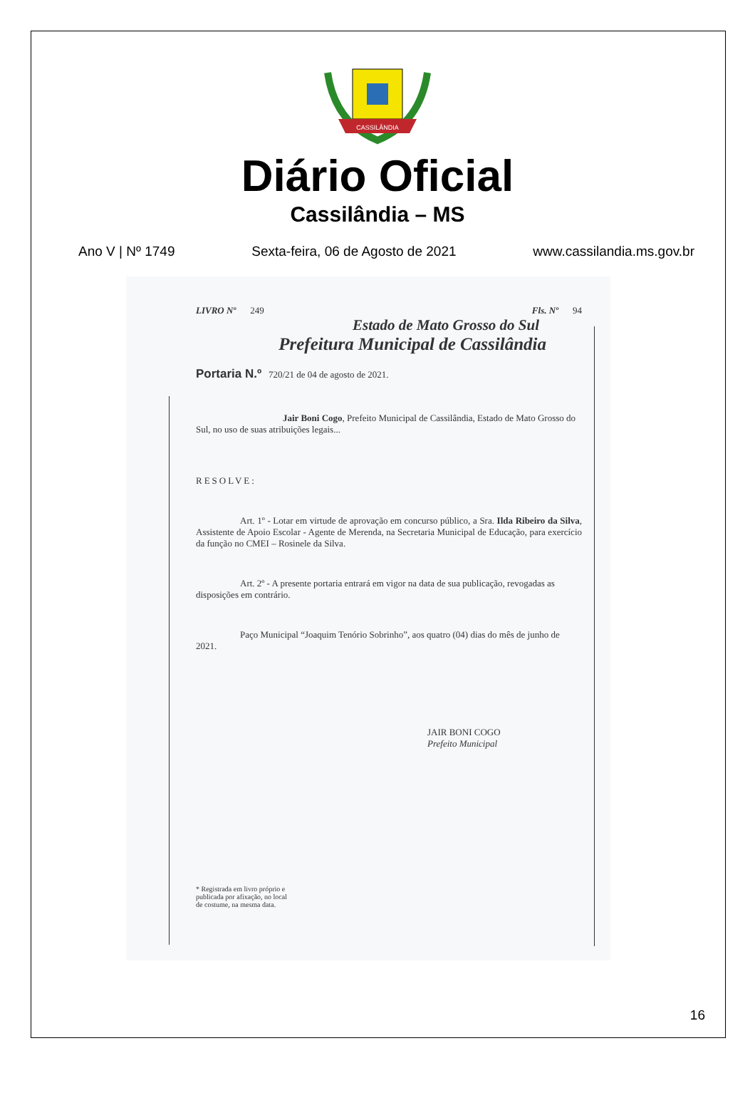CASSILÂNDIA
Diário Oficial
Cassilândia – MS
Ano V | Nº 1749 Sexta-feira, 06 de Agosto de 2021 www.cassilandia.ms.gov.br
LIVRO Nº 249 Fls. Nº 94
Estado de Mato Grosso do Sul
Prefeitura Municipal de Cassilândia
Portaria N.º 720/21 de 04 de agosto de 2021.
Jair Boni Cogo, Prefeito Municipal de Cassilândia, Estado de Mato Grosso do Sul, no uso de suas atribuições legais...
RESOLVE:
Art. 1º - Lotar em virtude de aprovação em concurso público, a Sra. Ilda Ribeiro da Silva, Assistente de Apoio Escolar - Agente de Merenda, na Secretaria Municipal de Educação, para exercício da função no CMEI – Rosinele da Silva.
Art. 2º - A presente portaria entrará em vigor na data de sua publicação, revogadas as disposições em contrário.
Paço Municipal “Joaquim Tenório Sobrinho”, aos quatro (04) dias do mês de junho de 2021.
JAIR BONI COGO
Prefeito Municipal
* Registrada em livro próprio e
publicada por afixação, no local
de costume, na mesma data.
16